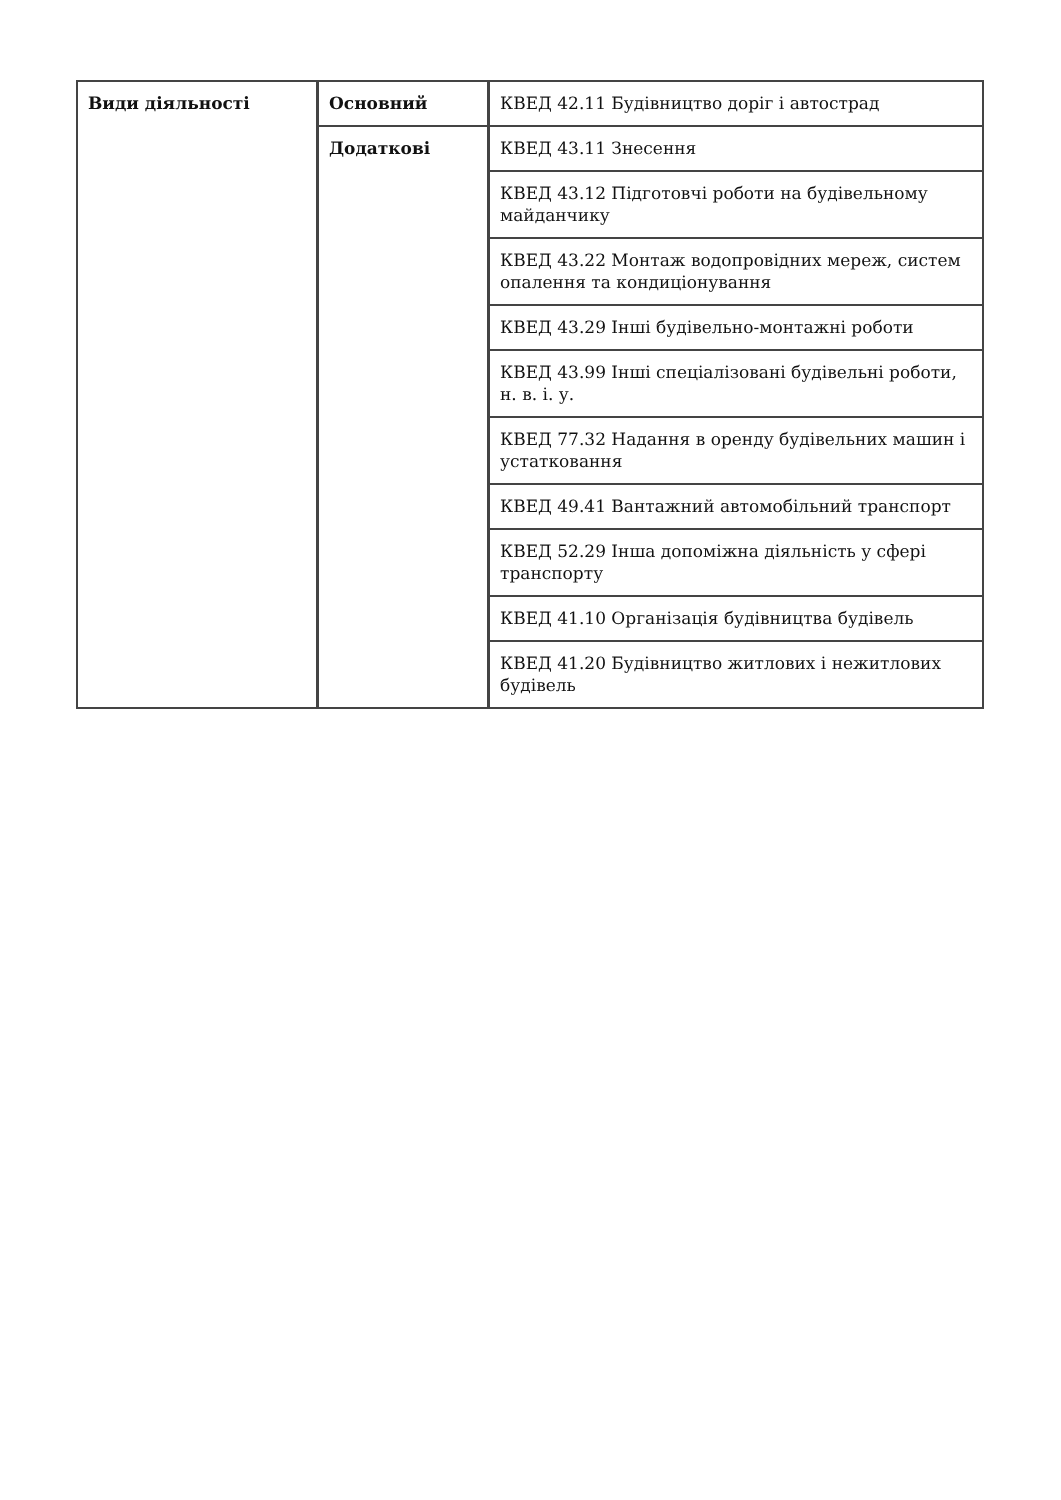| Види діяльності | Основний | КВЕД 42.11 Будівництво доріг і автострад |
| | Додаткові | КВЕД 43.11 Знесення |
| | | КВЕД 43.12 Підготовчі роботи на будівельному майданчику |
| | | КВЕД 43.22 Монтаж водопровідних мереж, систем опалення та кондиціонування |
| | | КВЕД 43.29 Інші будівельно-монтажні роботи |
| | | КВЕД 43.99 Інші спеціалізовані будівельні роботи, н. в. і. у. |
| | | КВЕД 77.32 Надання в оренду будівельних машин і устатковання |
| | | КВЕД 49.41 Вантажний автомобільний транспорт |
| | | КВЕД 52.29 Інша допоміжна діяльність у сфері транспорту |
| | | КВЕД 41.10 Організація будівництва будівель |
| | | КВЕД 41.20 Будівництво житлових і нежитлових будівель |